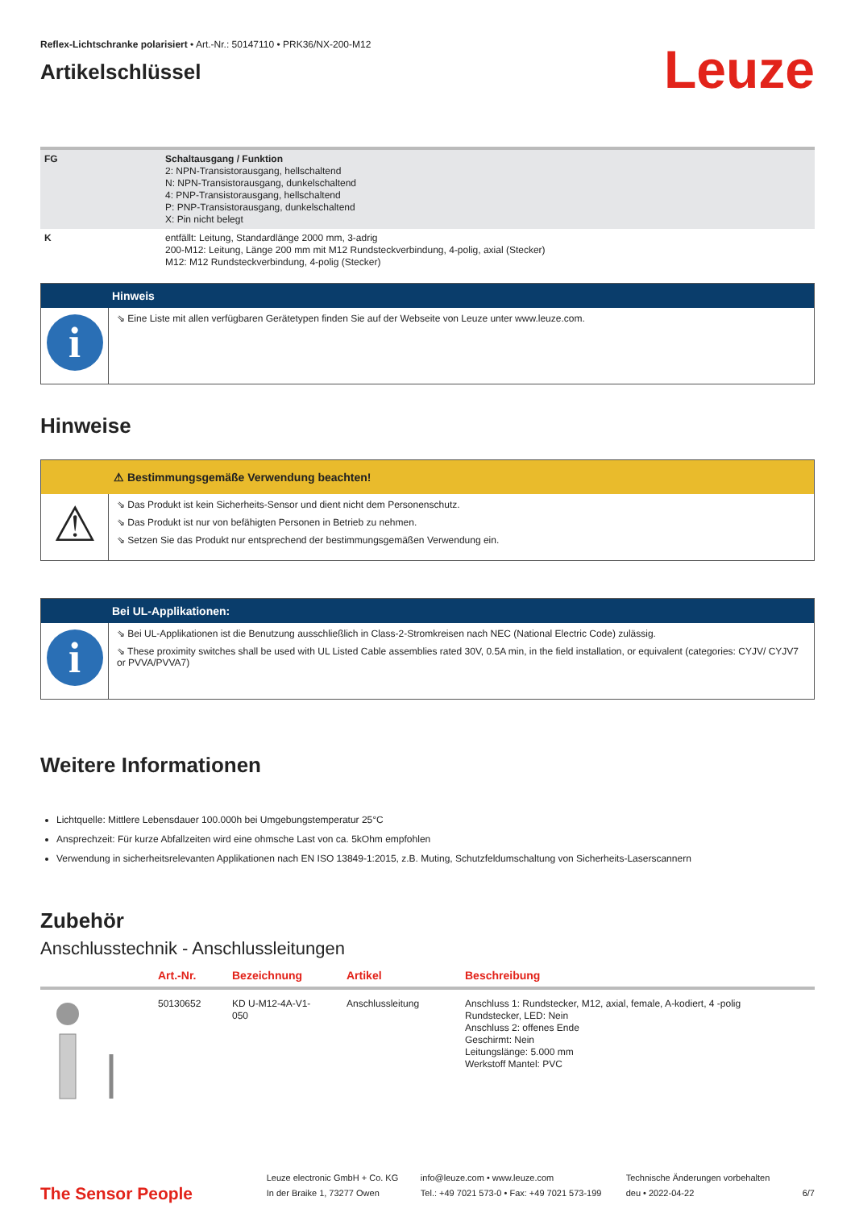Reflex-Lichtschranke polarisiert • Art.-Nr.: 50147110 • PRK36/NX-200-M12
Artikelschlüssel
Leuze
| FG | Schaltausgang / Funktion 2: NPN-Transistorausgang, hellschaltend N: NPN-Transistorausgang, dunkelschaltend 4: PNP-Transistorausgang, hellschaltend P: PNP-Transistorausgang, dunkelschaltend X: Pin nicht belegt |
| K | entfällt: Leitung, Standardlänge 2000 mm, 3-adrig 200-M12: Leitung, Länge 200 mm mit M12 Rundsteckverbindung, 4-polig, axial (Stecker) M12: M12 Rundsteckverbindung, 4-polig (Stecker) |
Hinweis
i
⇘ Eine Liste mit allen verfügbaren Gerätetypen finden Sie auf der Webseite von Leuze unter www.leuze.com.
Hinweise
⚠ Bestimmungsgemäße Verwendung beachten!
⚠
⇘ Das Produkt ist kein Sicherheits-Sensor und dient nicht dem Personenschutz.
⇘ Das Produkt ist nur von befähigten Personen in Betrieb zu nehmen.
⇘ Setzen Sie das Produkt nur entsprechend der bestimmungsgemäßen Verwendung ein.
Bei UL-Applikationen:
i
⇘ Bei UL-Applikationen ist die Benutzung ausschließlich in Class-2-Stromkreisen nach NEC (National Electric Code) zulässig.
⇘ These proximity switches shall be used with UL Listed Cable assemblies rated 30V, 0.5A min, in the field installation, or equivalent (categories: CYJV/ CYJV7 or PVVA/PVVA7)
Weitere Informationen
Lichtquelle: Mittlere Lebensdauer 100.000h bei Umgebungstemperatur 25°C
Ansprechzeit: Für kurze Abfallzeiten wird eine ohmsche Last von ca. 5kOhm empfohlen
Verwendung in sicherheitsrelevanten Applikationen nach EN ISO 13849-1:2015, z.B. Muting, Schutzfeldumschaltung von Sicherheits-Laserscannern
Zubehör
Anschlusstechnik - Anschlussleitungen
| | Art.-Nr. | Bezeichnung | Artikel | Beschreibung |
| --- | --- | --- | --- | --- |
| | 50130652 | KD U-M12-4A-V1- 050 | Anschlussleitung | Anschluss 1: Rundstecker, M12, axial, female, A-kodiert, 4 -polig Rundstecker, LED: Nein Anschluss 2: offenes Ende Geschirmt: Nein Leitungslänge: 5.000 mm Werkstoff Mantel: PVC |
The Sensor People
Leuze electronic GmbH + Co. KG
In der Braike 1, 73277 Owen
info@leuze.com • www.leuze.com
Tel.: +49 7021 573-0 • Fax: +49 7021 573-199
Technische Änderungen vorbehalten
deu • 2022-04-22
6/7